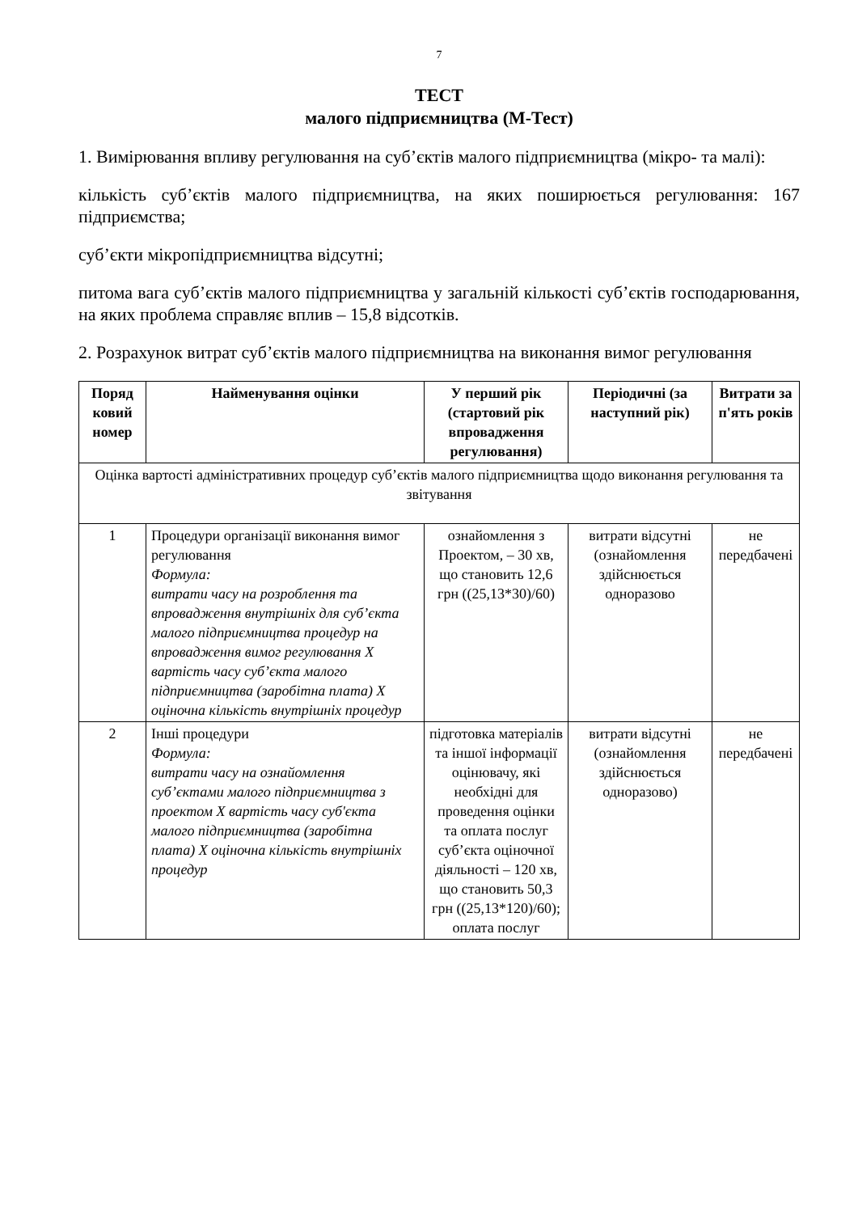7
ТЕСТ
малого підприємництва (М-Тест)
1. Вимірювання впливу регулювання на суб’єктів малого підприємництва (мікро- та малі):
кількість суб’єктів малого підприємництва, на яких поширюється регулювання: 167 підприємства;
суб’єкти мікропідприємництва відсутні;
питома вага суб’єктів малого підприємництва у загальній кількості суб’єктів господарювання, на яких проблема справляє вплив – 15,8 відсотків.
2. Розрахунок витрат суб’єктів малого підприємництва на виконання вимог регулювання
| Поряд ковий номер | Найменування оцінки | У перший рік (стартовий рік впровадження регулювання) | Періодичні (за наступний рік) | Витрати за п'ять років |
| --- | --- | --- | --- | --- |
| Оцінка вартості адміністративних процедур суб’єктів малого підприємництва щодо виконання регулювання та звітування | | | | |
| 1 | Процедури організації виконання вимог регулювання Формула: витрати часу на розроблення та впровадження внутрішніх для суб’єкта малого підприємництва процедур на впровадження вимог регулювання Х вартість часу суб’єкта малого підприємництва (заробітна плата) Х оціночна кількість внутрішніх процедур | ознайомлення з Проектом, – 30 хв, що становить 12,6 грн ((25,13*30)/60) | витрати відсутні (ознайомлення здійснюється одноразово | не передбачені |
| 2 | Інші процедури Формула: витрати часу на ознайомлення суб’єктами малого підприємництва з проектом Х вартість часу суб'єкта малого підприємництва (заробітна плата) Х оціночна кількість внутрішніх процедур | підготовка матеріалів та іншої інформації оцінювачу, які необхідні для проведення оцінки та оплата послуг суб’єкта оціночної діяльності – 120 хв, що становить 50,3 грн ((25,13*120)/60); оплата послуг | витрати відсутні (ознайомлення здійснюється одноразово) | не передбачені |